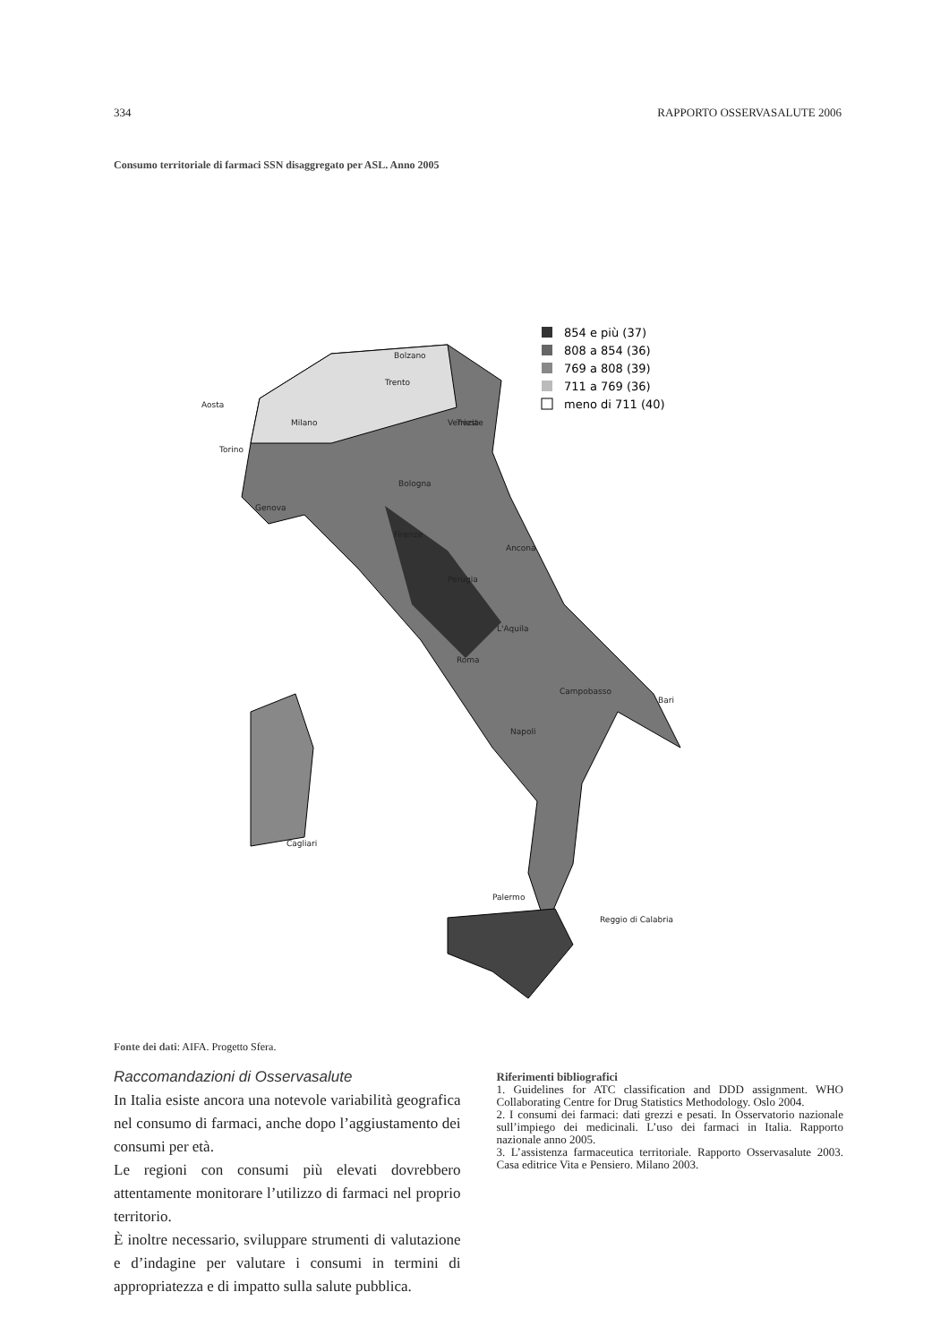334 RAPPORTO OSSERVASALUTE 2006
Consumo territoriale di farmaci SSN disaggregato per ASL. Anno 2005
854 e più (37)
808 a 854 (36)
769 a 808 (39)
711 a 769 (36)
meno di 711 (40)
Bolzano
Trento
Aosta
Milano
Trieste
Venezia
Torino
Bologna
Genova
Firenze
Ancona
Perugia
L'Aquila
Roma
Campobasso
Bari
Napoli
Cagliari
Palermo
Reggio di Calabria
Fonte dei dati: AIFA. Progetto Sfera.
Raccomandazioni di Osservasalute
In Italia esiste ancora una notevole variabilità geografica nel consumo di farmaci, anche dopo l’aggiustamento dei consumi per età.
Le regioni con consumi più elevati dovrebbero attentamente monitorare l’utilizzo di farmaci nel proprio territorio.
È inoltre necessario, sviluppare strumenti di valutazione e d’indagine per valutare i consumi in termini di appropriatezza e di impatto sulla salute pubblica.
Riferimenti bibliografici
1. Guidelines for ATC classification and DDD assignment. WHO Collaborating Centre for Drug Statistics Methodology. Oslo 2004.
2. I consumi dei farmaci: dati grezzi e pesati. In Osservatorio nazionale sull’impiego dei medicinali. L’uso dei farmaci in Italia. Rapporto nazionale anno 2005.
3. L’assistenza farmaceutica territoriale. Rapporto Osservasalute 2003. Casa editrice Vita e Pensiero. Milano 2003.